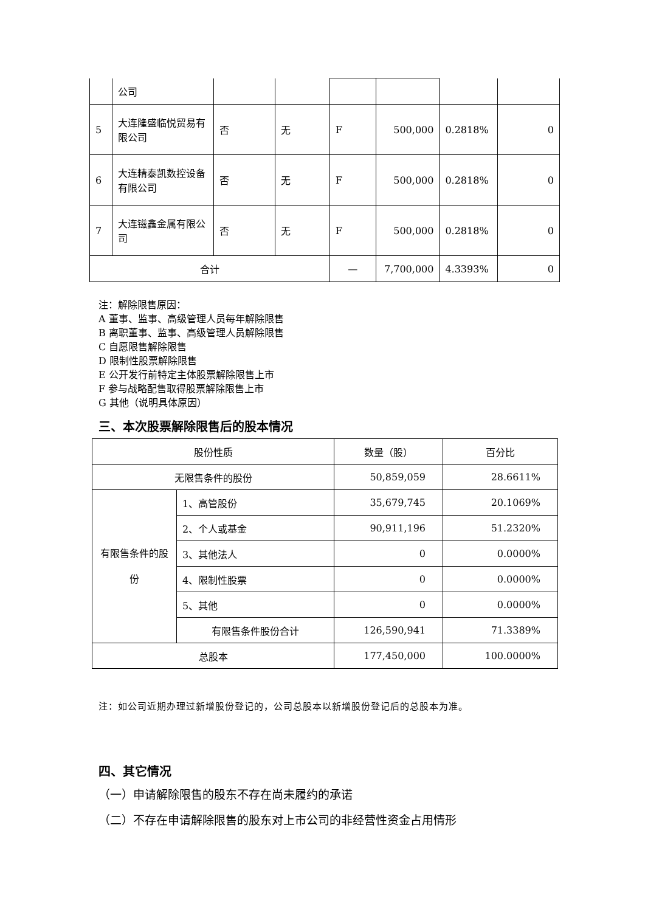| | 公司 | | | | | | |
| 5 | 大连隆盛临悦贸易有限公司 | 否 | 无 | F | 500,000 | 0.2818% | 0 |
| 6 | 大连精泰凯数控设备有限公司 | 否 | 无 | F | 500,000 | 0.2818% | 0 |
| 7 | 大连镃鑫金属有限公司 | 否 | 无 | F | 500,000 | 0.2818% | 0 |
| 合计 | | | | — | 7,700,000 | 4.3393% | 0 |
注：解除限售原因：
A 董事、监事、高级管理人员每年解除限售
B 离职董事、监事、高级管理人员解除限售
C 自愿限售解除限售
D 限制性股票解除限售
E 公开发行前特定主体股票解除限售上市
F 参与战略配售取得股票解除限售上市
G 其他（说明具体原因）
三、本次股票解除限售后的股本情况
| 股份性质 | | 数量（股） | 百分比 |
| 无限售条件的股份 | | 50,859,059 | 28.6611% |
| 有限售条件的股份 | 1、高管股份 | 35,679,745 | 20.1069% |
| | 2、个人或基金 | 90,911,196 | 51.2320% |
| | 3、其他法人 | 0 | 0.0000% |
| | 4、限制性股票 | 0 | 0.0000% |
| | 5、其他 | 0 | 0.0000% |
| | 有限售条件股份合计 | 126,590,941 | 71.3389% |
| 总股本 | | 177,450,000 | 100.0000% |
注：如公司近期办理过新增股份登记的，公司总股本以新增股份登记后的总股本为准。
四、其它情况
（一）申请解除限售的股东不存在尚未履约的承诺
（二）不存在申请解除限售的股东对上市公司的非经营性资金占用情形